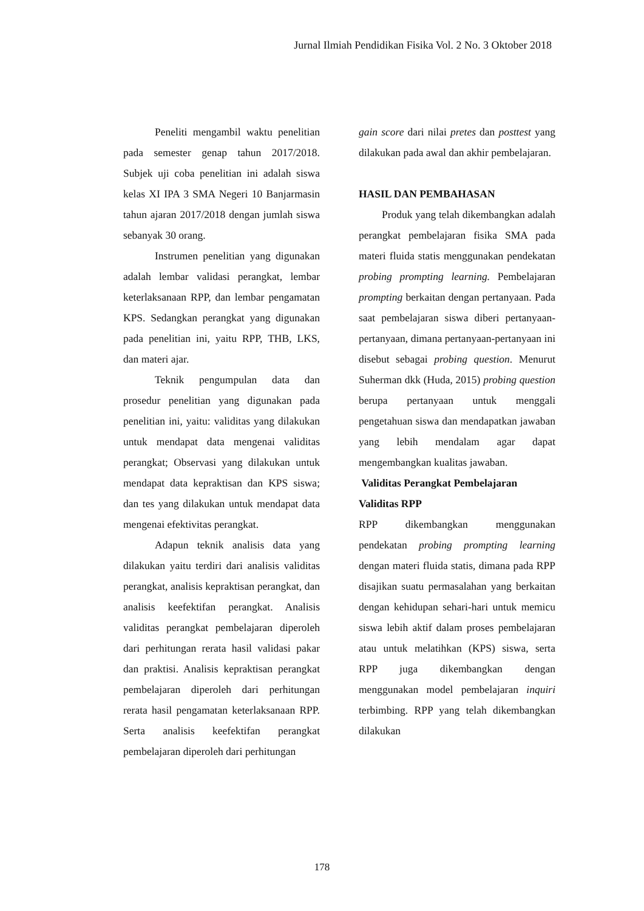Jurnal Ilmiah Pendidikan Fisika Vol. 2 No. 3 Oktober 2018
Peneliti mengambil waktu penelitian pada semester genap tahun 2017/2018. Subjek uji coba penelitian ini adalah siswa kelas XI IPA 3 SMA Negeri 10 Banjarmasin tahun ajaran 2017/2018 dengan jumlah siswa sebanyak 30 orang.
Instrumen penelitian yang digunakan adalah lembar validasi perangkat, lembar keterlaksanaan RPP, dan lembar pengamatan KPS. Sedangkan perangkat yang digunakan pada penelitian ini, yaitu RPP, THB, LKS, dan materi ajar.
Teknik pengumpulan data dan prosedur penelitian yang digunakan pada penelitian ini, yaitu: validitas yang dilakukan untuk mendapat data mengenai validitas perangkat; Observasi yang dilakukan untuk mendapat data kepraktisan dan KPS siswa; dan tes yang dilakukan untuk mendapat data mengenai efektivitas perangkat.
Adapun teknik analisis data yang dilakukan yaitu terdiri dari analisis validitas perangkat, analisis kepraktisan perangkat, dan analisis keefektifan perangkat. Analisis validitas perangkat pembelajaran diperoleh dari perhitungan rerata hasil validasi pakar dan praktisi. Analisis kepraktisan perangkat pembelajaran diperoleh dari perhitungan rerata hasil pengamatan keterlaksanaan RPP. Serta analisis keefektifan perangkat pembelajaran diperoleh dari perhitungan
gain score dari nilai pretes dan posttest yang dilakukan pada awal dan akhir pembelajaran.
HASIL DAN PEMBAHASAN
Produk yang telah dikembangkan adalah perangkat pembelajaran fisika SMA pada materi fluida statis menggunakan pendekatan probing prompting learning. Pembelajaran prompting berkaitan dengan pertanyaan. Pada saat pembelajaran siswa diberi pertanyaan-pertanyaan, dimana pertanyaan-pertanyaan ini disebut sebagai probing question. Menurut Suherman dkk (Huda, 2015) probing question berupa pertanyaan untuk menggali pengetahuan siswa dan mendapatkan jawaban yang lebih mendalam agar dapat mengembangkan kualitas jawaban.
Validitas Perangkat Pembelajaran
Validitas RPP
RPP dikembangkan menggunakan pendekatan probing prompting learning dengan materi fluida statis, dimana pada RPP disajikan suatu permasalahan yang berkaitan dengan kehidupan sehari-hari untuk memicu siswa lebih aktif dalam proses pembelajaran atau untuk melatihkan (KPS) siswa, serta RPP juga dikembangkan dengan menggunakan model pembelajaran inquiri terbimbing. RPP yang telah dikembangkan dilakukan
178